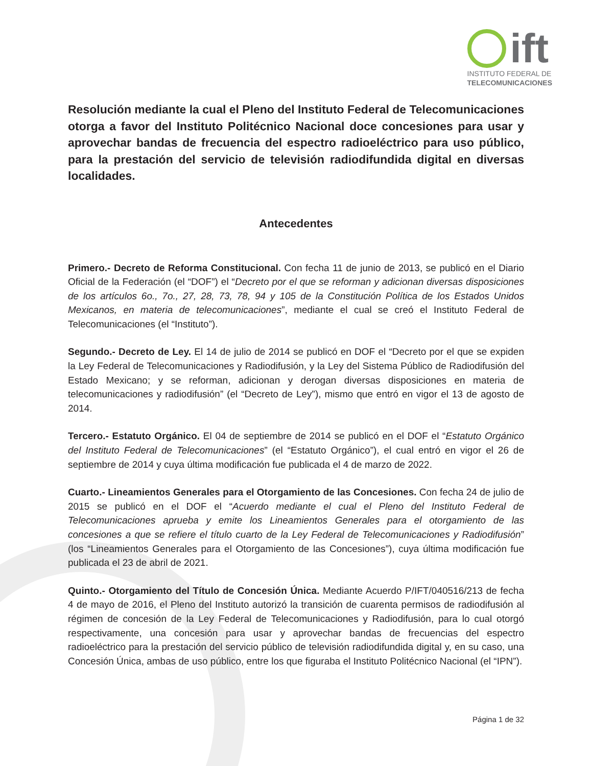ift
INSTITUTO FEDERAL DE
TELECOMUNICACIONES
Resolución mediante la cual el Pleno del Instituto Federal de Telecomunicaciones otorga a favor del Instituto Politécnico Nacional doce concesiones para usar y aprovechar bandas de frecuencia del espectro radioeléctrico para uso público, para la prestación del servicio de televisión radiodifundida digital en diversas localidades.
Antecedentes
Primero.- Decreto de Reforma Constitucional. Con fecha 11 de junio de 2013, se publicó en el Diario Oficial de la Federación (el “DOF”) el “Decreto por el que se reforman y adicionan diversas disposiciones de los artículos 6o., 7o., 27, 28, 73, 78, 94 y 105 de la Constitución Política de los Estados Unidos Mexicanos, en materia de telecomunicaciones”, mediante el cual se creó el Instituto Federal de Telecomunicaciones (el “Instituto”).
Segundo.- Decreto de Ley. El 14 de julio de 2014 se publicó en DOF el “Decreto por el que se expiden la Ley Federal de Telecomunicaciones y Radiodifusión, y la Ley del Sistema Público de Radiodifusión del Estado Mexicano; y se reforman, adicionan y derogan diversas disposiciones en materia de telecomunicaciones y radiodifusión” (el “Decreto de Ley”), mismo que entró en vigor el 13 de agosto de 2014.
Tercero.- Estatuto Orgánico. El 04 de septiembre de 2014 se publicó en el DOF el “Estatuto Orgánico del Instituto Federal de Telecomunicaciones” (el “Estatuto Orgánico”), el cual entró en vigor el 26 de septiembre de 2014 y cuya última modificación fue publicada el 4 de marzo de 2022.
Cuarto.- Lineamientos Generales para el Otorgamiento de las Concesiones. Con fecha 24 de julio de 2015 se publicó en el DOF el “Acuerdo mediante el cual el Pleno del Instituto Federal de Telecomunicaciones aprueba y emite los Lineamientos Generales para el otorgamiento de las concesiones a que se refiere el título cuarto de la Ley Federal de Telecomunicaciones y Radiodifusión” (los “Lineamientos Generales para el Otorgamiento de las Concesiones”), cuya última modificación fue publicada el 23 de abril de 2021.
Quinto.- Otorgamiento del Título de Concesión Única. Mediante Acuerdo P/IFT/040516/213 de fecha 4 de mayo de 2016, el Pleno del Instituto autorizó la transición de cuarenta permisos de radiodifusión al régimen de concesión de la Ley Federal de Telecomunicaciones y Radiodifusión, para lo cual otorgó respectivamente, una concesión para usar y aprovechar bandas de frecuencias del espectro radioeléctrico para la prestación del servicio público de televisión radiodifundida digital y, en su caso, una Concesión Única, ambas de uso público, entre los que figuraba el Instituto Politécnico Nacional (el “IPN”).
Página 1 de 32